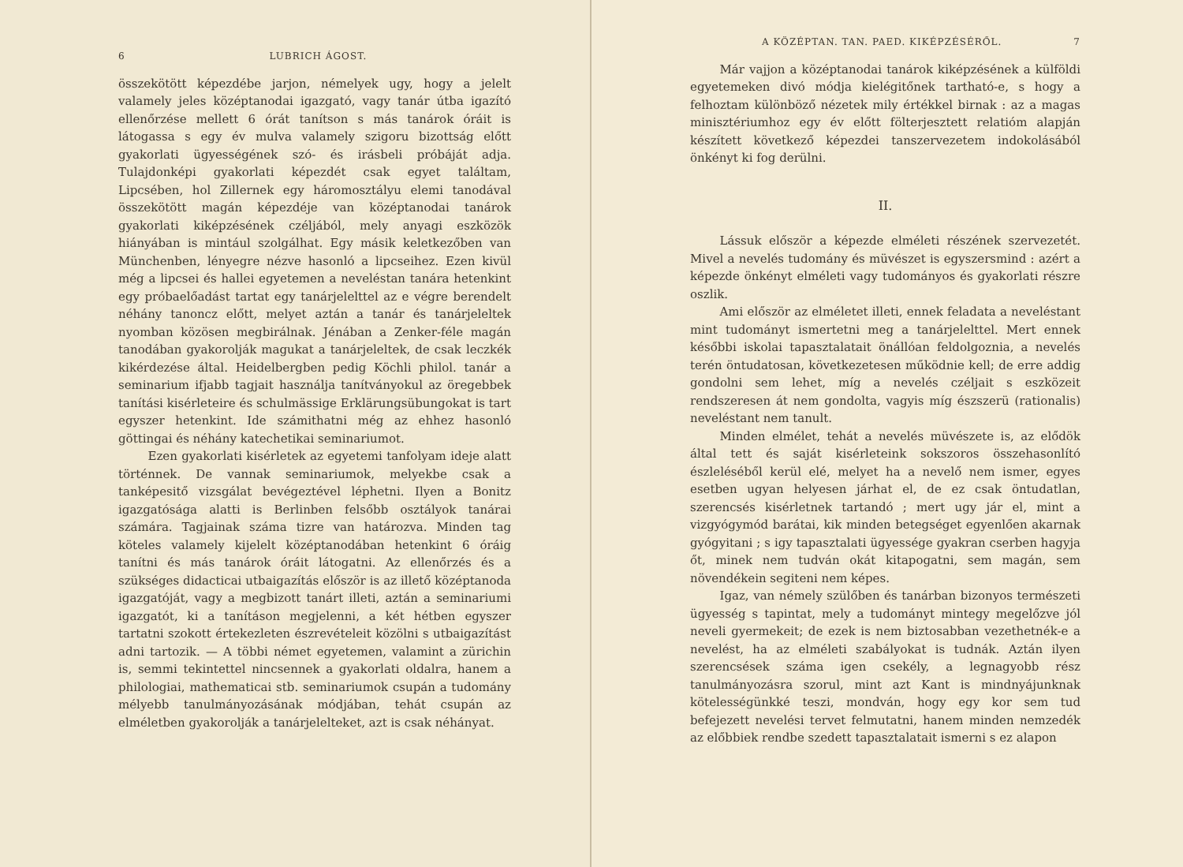6 LUBRICH ÁGOST.
összekötött képezdébe jarjon, némelyek ugy, hogy a jelelt valamely jeles középtanodai igazgató, vagy tanár útba igazító ellenőrzése mellett 6 órát tanítson s más tanárok óráit is látogassa s egy év mulva valamely szigoru bizottság előtt gyakorlati ügyességének szó- és irásbeli próbáját adja. Tulajdonképi gyakorlati képezdét csak egyet találtam, Lipcsében, hol Zillernek egy háromosztályu elemi tanodával összekötött magán képezdéje van középtanodai tanárok gyakorlati kiképzésének czéljából, mely anyagi eszközök hiányában is mintául szolgálhat. Egy másik keletkezőben van Münchenben, lényegre nézve hasonló a lipcseihez. Ezen kivül még a lipcsei és hallei egyetemen a neveléstan tanára hetenkint egy próbaelőadást tartat egy tanárjelelttel az e végre berendelt néhány tanoncz előtt, melyet aztán a tanár és tanárjeleltek nyomban közösen megbirálnak. Jénában a Zenker-féle magán tanodában gyakorolják magukat a tanárjeleltek, de csak leczkék kikérdezése által. Heidelbergben pedig Köchli philol. tanár a seminarium ifjabb tagjait használja tanítványokul az öregebbek tanítási kisérleteire és schulmässige Erklärungsübungokat is tart egyszer hetenkint. Ide számithatni még az ehhez hasonló göttingai és néhány katechetikai seminariumot.
Ezen gyakorlati kisérletek az egyetemi tanfolyam ideje alatt történnek. De vannak seminariumok, melyekbe csak a tanképesitő vizsgálat bevégeztével léphetni. Ilyen a Bonitz igazgatósága alatti is Berlinben felsőbb osztályok tanárai számára. Tagjainak száma tizre van határozva. Minden tag köteles valamely kijelelt középtanodában hetenkint 6 óráig tanítni és más tanárok óráit látogatni. Az ellenőrzés és a szükséges didacticai utbaigazítás először is az illető középtanoda igazgatóját, vagy a megbizott tanárt illeti, aztán a seminariumi igazgatót, ki a tanításon megjelenni, a két hétben egyszer tartatni szokott értekezleten észrevételeit közölni s utbaigazítást adni tartozik. — A többi német egyetemen, valamint a zürichin is, semmi tekintettel nincsennek a gyakorlati oldalra, hanem a philologiai, mathematicai stb. seminariumok csupán a tudomány mélyebb tanulmányozásának módjában, tehát csupán az elméletben gyakorolják a tanárjelelteket, azt is csak néhányat.
A KÖZÉPTAN. TAN. PAED. KIKÉPZÉSÉRŐL. 7
Már vajjon a középtanodai tanárok kiképzésének a külföldi egyetemeken divó módja kielégitőnek tartható-e, s hogy a felhoztam különböző nézetek mily értékkel birnak : az a magas minisztériumhoz egy év előtt fölterjesztett relatióm alapján készített következő képezdei tanszervezetem indokolásából önkényt ki fog derülni.
II.
Lássuk először a képezde elméleti részének szervezetét. Mivel a nevelés tudomány és müvészet is egyszersmind : azért a képezde önkényt elméleti vagy tudományos és gyakorlati részre oszlik.
Ami először az elméletet illeti, ennek feladata a neveléstant mint tudományt ismertetni meg a tanárjelelttel. Mert ennek későbbi iskolai tapasztalatait önállóan feldolgoznia, a nevelés terén öntudatosan, következetesen működnie kell; de erre addig gondolni sem lehet, míg a nevelés czéljait s eszközeit rendszeresen át nem gondolta, vagyis míg észszerü (rationalis) neveléstant nem tanult.
Minden elmélet, tehát a nevelés müvészete is, az elődök által tett és saját kisérleteink sokszoros összehasonlító észleléséből kerül elé, melyet ha a nevelő nem ismer, egyes esetben ugyan helyesen járhat el, de ez csak öntudatlan, szerencsés kisérletnek tartandó ; mert ugy jár el, mint a vizgyógymód barátai, kik minden betegséget egyenlően akarnak gyógyitani ; s igy tapasztalati ügyessége gyakran cserben hagyja őt, minek nem tudván okát kitapogatni, sem magán, sem növendékein segiteni nem képes.
Igaz, van némely szülőben és tanárban bizonyos természeti ügyesség s tapintat, mely a tudományt mintegy megelőzve jól neveli gyermekeit; de ezek is nem biztosabban vezethetnék-e a nevelést, ha az elméleti szabályokat is tudnák. Aztán ilyen szerencsések száma igen csekély, a legnagyobb rész tanulmányozásra szorul, mint azt Kant is mindnyájunknak kötelességünkké teszi, mondván, hogy egy kor sem tud befejezett nevelési tervet felmutatni, hanem minden nemzedék az előbbiek rendbe szedett tapasztalatait ismerni s ez alapon